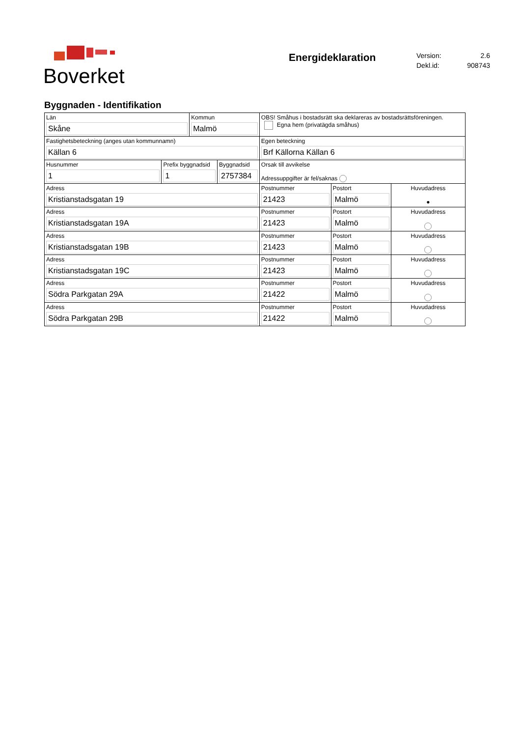Boverket
Energideklaration
Version: 2.6
Dekl.id: 908743
Byggnaden - Identifikation
| Län Skåne | | Kommun Malmö | | OBS! Småhus i bostadsrätt ska deklareras av bostadsrättsföreningen. Egna hem (privatägda småhus) | | |
| Fastighetsbeteckning (anges utan kommunnamn) Källan 6 | | | | Egen beteckning Brf Källorna Källan 6 | | |
| Husnummer 1 | Prefix byggnadsid 1 | | Byggnadsid 2757384 | Orsak till avvikelse Adressuppgifter är fel/saknas | | |
| Adress Kristianstadsgatan 19 | | | | Postnummer 21423 | Postort Malmö | Huvudadress ● |
| Adress Kristianstadsgatan 19A | | | | Postnummer 21423 | Postort Malmö | Huvudadress |
| Adress Kristianstadsgatan 19B | | | | Postnummer 21423 | Postort Malmö | Huvudadress |
| Adress Kristianstadsgatan 19C | | | | Postnummer 21423 | Postort Malmö | Huvudadress |
| Adress Södra Parkgatan 29A | | | | Postnummer 21422 | Postort Malmö | Huvudadress |
| Adress Södra Parkgatan 29B | | | | Postnummer 21422 | Postort Malmö | Huvudadress |